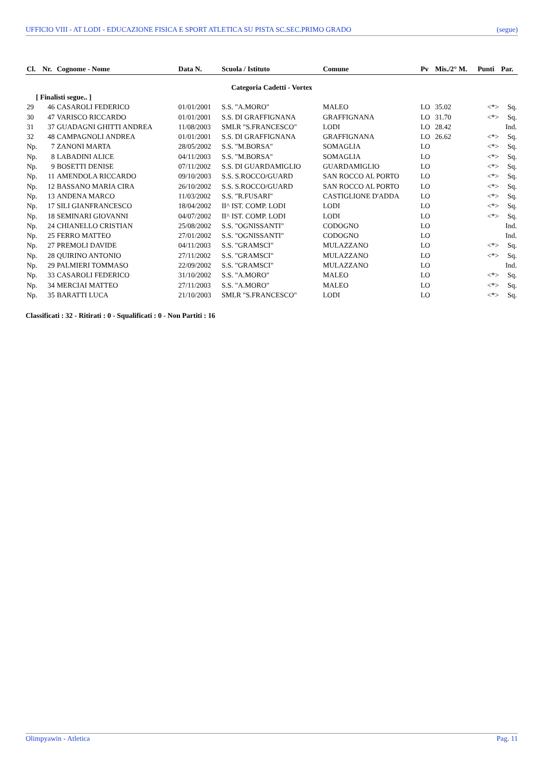UFFICIO VIII - AT LODI - EDUCAZIONE FISICA E SPORT ATLETICA SU PISTA SC.SEC.PRIMO GRADO (segue)
| Cl. | Nr. | Cognome - Nome | Data N. | Scuola / Istituto | Comune | Pv | Mis./2° M. | Punti | Par. |
| --- | --- | --- | --- | --- | --- | --- | --- | --- | --- |
| Categoria Cadetti - Vortex | | | | | | | | | |
| [ Finalisti segue.. ] | | | | | | | | | |
| 29 | 46 | CASAROLI FEDERICO | 01/01/2001 | S.S. "A.MORO" | MALEO | LO | 35.02 | <*> | Sq. |
| 30 | 47 | VARISCO RICCARDO | 01/01/2001 | S.S. DI GRAFFIGNANA | GRAFFIGNANA | LO | 31.70 | <*> | Sq. |
| 31 | 37 | GUADAGNI GHITTI ANDREA | 11/08/2003 | SMLR "S.FRANCESCO" | LODI | LO | 28.42 | | Ind. |
| 32 | 48 | CAMPAGNOLI ANDREA | 01/01/2001 | S.S. DI GRAFFIGNANA | GRAFFIGNANA | LO | 26.62 | <*> | Sq. |
| Np. | 7 | ZANONI MARTA | 28/05/2002 | S.S. "M.BORSA" | SOMAGLIA | LO | | <*> | Sq. |
| Np. | 8 | LABADINI ALICE | 04/11/2003 | S.S. "M.BORSA" | SOMAGLIA | LO | | <*> | Sq. |
| Np. | 9 | BOSETTI DENISE | 07/11/2002 | S.S. DI GUARDAMIGLIO | GUARDAMIGLIO | LO | | <*> | Sq. |
| Np. | 11 | AMENDOLA RICCARDO | 09/10/2003 | S.S. S.ROCCO/GUARD | SAN ROCCO AL PORTO | LO | | <*> | Sq. |
| Np. | 12 | BASSANO MARIA CIRA | 26/10/2002 | S.S. S.ROCCO/GUARD | SAN ROCCO AL PORTO | LO | | <*> | Sq. |
| Np. | 13 | ANDENA MARCO | 11/03/2002 | S.S. "R.FUSARI" | CASTIGLIONE D'ADDA | LO | | <*> | Sq. |
| Np. | 17 | SILI GIANFRANCESCO | 18/04/2002 | II^ IST. COMP. LODI | LODI | LO | | <*> | Sq. |
| Np. | 18 | SEMINARI GIOVANNI | 04/07/2002 | II^ IST. COMP. LODI | LODI | LO | | <*> | Sq. |
| Np. | 24 | CHIANELLO CRISTIAN | 25/08/2002 | S.S. "OGNISSANTI" | CODOGNO | LO | | | Ind. |
| Np. | 25 | FERRO MATTEO | 27/01/2002 | S.S. "OGNISSANTI" | CODOGNO | LO | | | Ind. |
| Np. | 27 | PREMOLI DAVIDE | 04/11/2003 | S.S. "GRAMSCI" | MULAZZANO | LO | | <*> | Sq. |
| Np. | 28 | QUIRINO ANTONIO | 27/11/2002 | S.S. "GRAMSCI" | MULAZZANO | LO | | <*> | Sq. |
| Np. | 29 | PALMIERI TOMMASO | 22/09/2002 | S.S. "GRAMSCI" | MULAZZANO | LO | | | Ind. |
| Np. | 33 | CASAROLI FEDERICO | 31/10/2002 | S.S. "A.MORO" | MALEO | LO | | <*> | Sq. |
| Np. | 34 | MERCIAI MATTEO | 27/11/2003 | S.S. "A.MORO" | MALEO | LO | | <*> | Sq. |
| Np. | 35 | BARATTI LUCA | 21/10/2003 | SMLR "S.FRANCESCO" | LODI | LO | | <*> | Sq. |
Classificati : 32 - Ritirati : 0 - Squalificati : 0 - Non Partiti : 16
Olimpyawin - Atletica Pag. 11